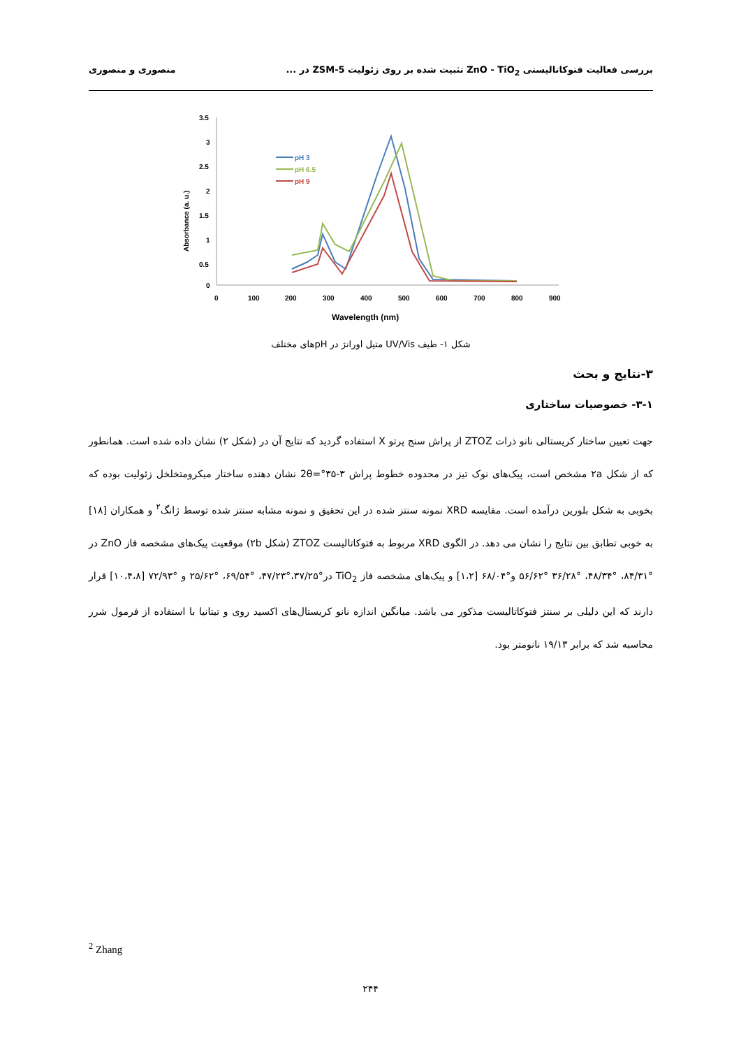بررسی فعالیت فتوکاتالیستی ZnO - TiO<sub>2</sub> تثبیت شده بر روی زئولیت ZSM-5 در ... منصوری و منصوری
Absorbance (a. u.)
3.5
3
2.5
2
1.5
1
0.5
0
0
100
200
300
400
500
600
700
800
900
Wavelength (nm)
pH 3
pH 6.5
pH 9
شکل ۱- طیف UV/Vis متیل اورانژ در pHهای مختلف
۳-نتایج و بحث
۳-۱- خصوصیات ساختاری
جهت تعیین ساختار کریستالی نانو ذرات ZTOZ از پراش سنج پرتو X استفاده گردید که نتایج آن در (شکل ۲) نشان داده شده است. همانطور که از شکل ۲a مشخص است، پیک‌های نوک تیز در محدوده خطوط پراش ۳-۳۵°=2θ نشان دهنده ساختار میکرومتخلخل زئولیت بوده که بخوبی به شکل بلورین درآمده است. مقایسه XRD نمونه سنتز شده در این تحقیق و نمونه مشابه سنتز شده توسط ژانگ<sup>۲</sup> و همکاران [۱۸] به خوبی تطابق بین نتایج را نشان می دهد. در الگوی XRD مربوط به فتوکاتالیست ZTOZ (شکل ۲b) موقعیت پیک‌های مشخصه فاز ZnO در °۸۴/۳۱، °۴۸/۳۴، °۳۶/۲۸ °۵۶/۶۲ و°۶۸/۰۴ [۱،۲] و پیک‌های مشخصه فاز TiO<sub>2</sub> در°۳۷/۲۵،°۴۷/۲۳، °۶۹/۵۴، °۲۵/۶۲ و °۷۲/۹۳ [۱۰،۴،۸] قرار دارند که این دلیلی بر سنتز فتوکاتالیست مذکور می باشد. میانگین اندازه نانو کریستال‌های اکسید روی و تیتانیا با استفاده از فرمول شرر محاسبه شد که برابر ۱۹/۱۳ نانومتر بود.
<sup>2</sup> Zhang
۲۴۴